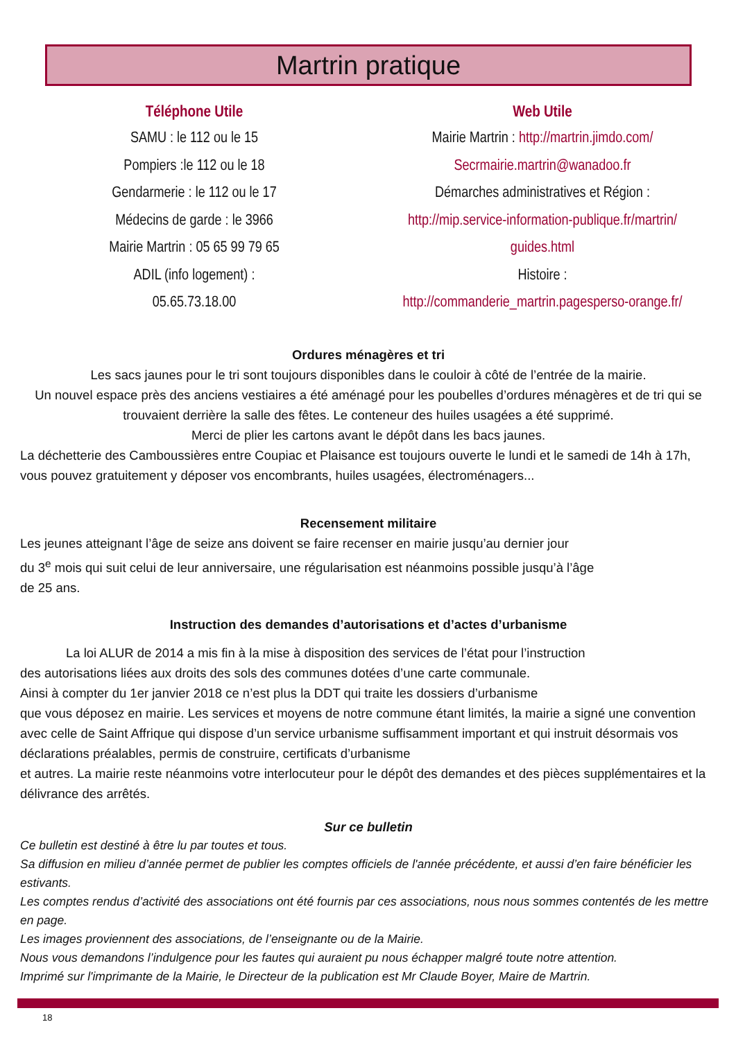Martrin pratique
Téléphone Utile
SAMU : le 112 ou le 15
Pompiers :le 112 ou le 18
Gendarmerie : le 112 ou le 17
Médecins de garde : le 3966
Mairie Martrin : 05 65 99 79 65
ADIL (info logement) :
05.65.73.18.00
Web Utile
Mairie Martrin : http://martrin.jimdo.com/
Secrmairie.martrin@wanadoo.fr
Démarches administratives et Région :
http://mip.service-information-publique.fr/martrin/
guides.html
Histoire :
http://commanderie_martrin.pagesperso-orange.fr/
Ordures ménagères et tri
Les sacs jaunes pour le tri sont toujours disponibles dans le couloir à côté de l’entrée de la mairie.
Un nouvel espace près des anciens vestiaires a été aménagé pour les poubelles d’ordures ménagères et de tri qui se trouvaient derrière la salle des fêtes. Le conteneur des huiles usagées a été supprimé.
Merci de plier les cartons avant le dépôt dans les bacs jaunes.
La déchetterie des Camboussières entre Coupiac et Plaisance est toujours ouverte le lundi et le samedi de 14h à 17h, vous pouvez gratuitement y déposer vos encombrants, huiles usagées, électroménagers...
Recensement militaire
Les jeunes atteignant l’âge de seize ans doivent se faire recenser en mairie jusqu’au dernier jour
du 3<sup>e</sup> mois qui suit celui de leur anniversaire, une régularisation est néanmoins possible jusqu’à l’âge
de 25 ans.
Instruction des demandes d’autorisations et d’actes d’urbanisme
La loi ALUR de 2014 a mis fin à la mise à disposition des services de l’état pour l’instruction
des autorisations liées aux droits des sols des communes dotées d’une carte communale.
Ainsi à compter du 1er janvier 2018 ce n’est plus la DDT qui traite les dossiers d’urbanisme
que vous déposez en mairie. Les services et moyens de notre commune étant limités, la mairie a signé une convention avec celle de Saint Affrique qui dispose d’un service urbanisme suffisamment important et qui instruit désormais vos déclarations préalables, permis de construire, certificats d’urbanisme
et autres. La mairie reste néanmoins votre interlocuteur pour le dépôt des demandes et des pièces supplémentaires et la délivrance des arrêtés.
Sur ce bulletin
Ce bulletin est destiné à être lu par toutes et tous.
Sa diffusion en milieu d’année permet de publier les comptes officiels de l'année précédente, et aussi d’en faire bénéficier les estivants.
Les comptes rendus d’activité des associations ont été fournis par ces associations, nous nous sommes contentés de les mettre en page.
Les images proviennent des associations, de l’enseignante ou de la Mairie.
Nous vous demandons l’indulgence pour les fautes qui auraient pu nous échapper malgré toute notre attention.
Imprimé sur l'imprimante de la Mairie, le Directeur de la publication est Mr Claude Boyer, Maire de Martrin.
18